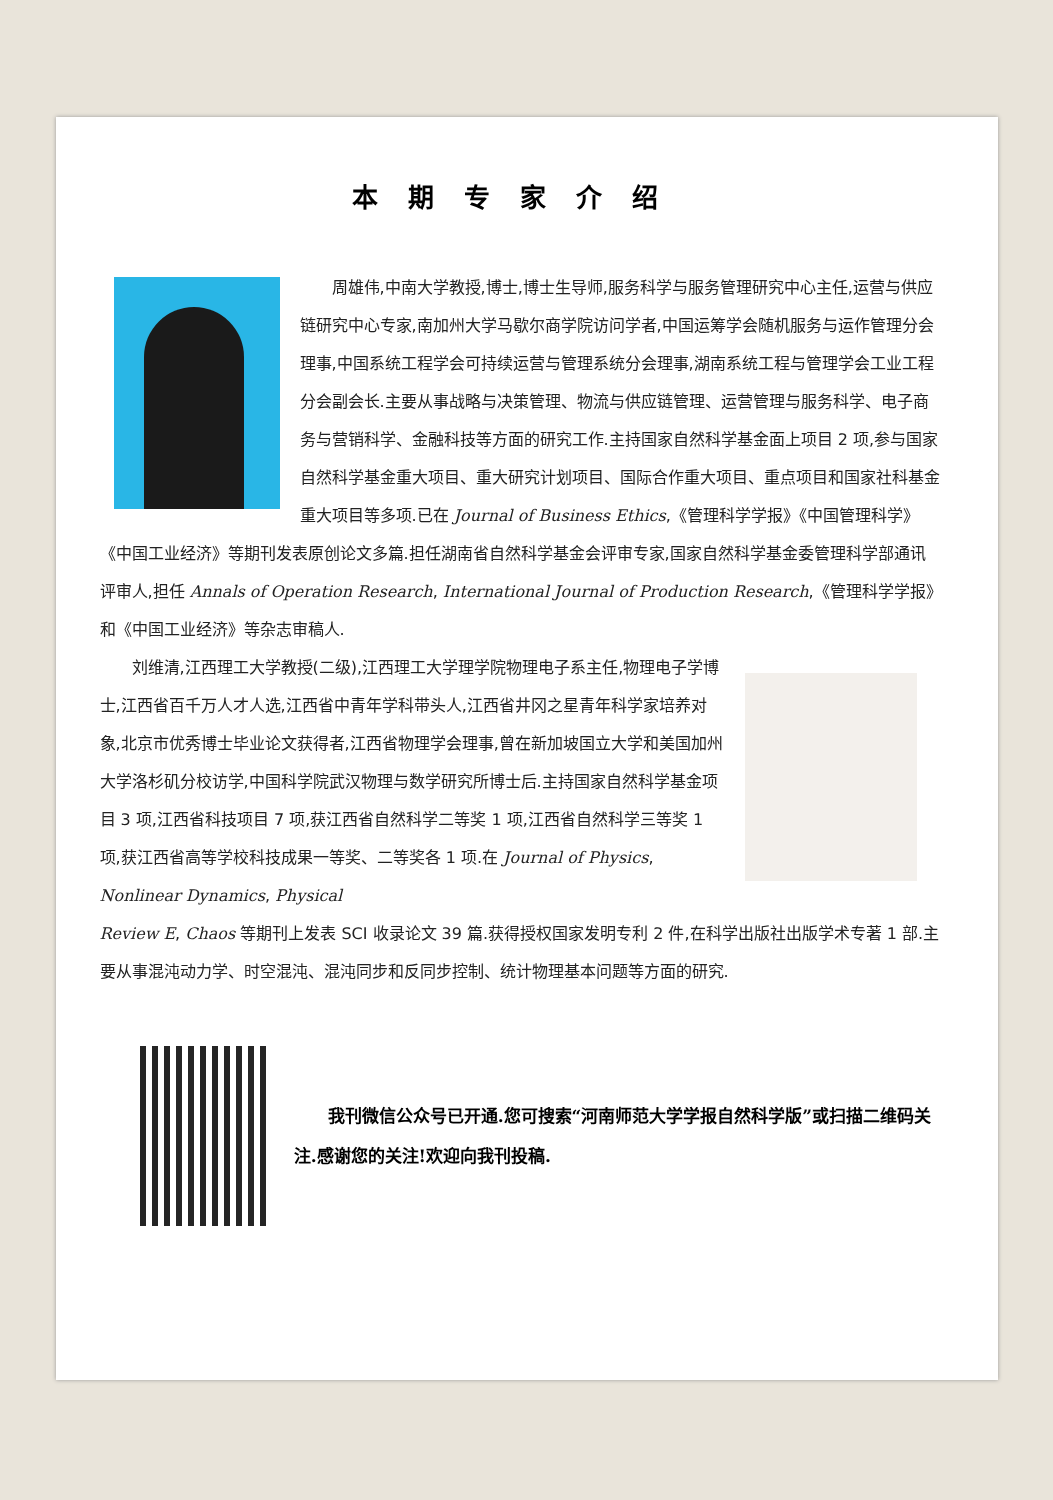本期专家介绍
周雄伟,中南大学教授,博士,博士生导师,服务科学与服务管理研究中心主任,运营与供应链研究中心专家,南加州大学马歇尔商学院访问学者,中国运筹学会随机服务与运作管理分会理事,中国系统工程学会可持续运营与管理系统分会理事,湖南系统工程与管理学会工业工程分会副会长.主要从事战略与决策管理、物流与供应链管理、运营管理与服务科学、电子商务与营销科学、金融科技等方面的研究工作.主持国家自然科学基金面上项目 2 项,参与国家自然科学基金重大项目、重大研究计划项目、国际合作重大项目、重点项目和国家社科基金重大项目等多项.已在 Journal of Business Ethics,《管理科学学报》《中国管理科学》《中国工业经济》等期刊发表原创论文多篇.担任湖南省自然科学基金会评审专家,国家自然科学基金委管理科学部通讯评审人,担任 Annals of Operation Research, International Journal of Production Research,《管理科学学报》和《中国工业经济》等杂志审稿人.
刘维清,江西理工大学教授(二级),江西理工大学理学院物理电子系主任,物理电子学博士,江西省百千万人才人选,江西省中青年学科带头人,江西省井冈之星青年科学家培养对象,北京市优秀博士毕业论文获得者,江西省物理学会理事,曾在新加坡国立大学和美国加州大学洛杉矶分校访学,中国科学院武汉物理与数学研究所博士后.主持国家自然科学基金项目 3 项,江西省科技项目 7 项,获江西省自然科学二等奖 1 项,江西省自然科学三等奖 1 项,获江西省高等学校科技成果一等奖、二等奖各 1 项.在 Journal of Physics, Nonlinear Dynamics, Physical
Review E, Chaos 等期刊上发表 SCI 收录论文 39 篇.获得授权国家发明专利 2 件,在科学出版社出版学术专著 1 部.主要从事混沌动力学、时空混沌、混沌同步和反同步控制、统计物理基本问题等方面的研究.
  我刊微信公众号已开通.您可搜索“河南师范大学学报自然科学版”或扫描二维码关注.感谢您的关注!欢迎向我刊投稿.